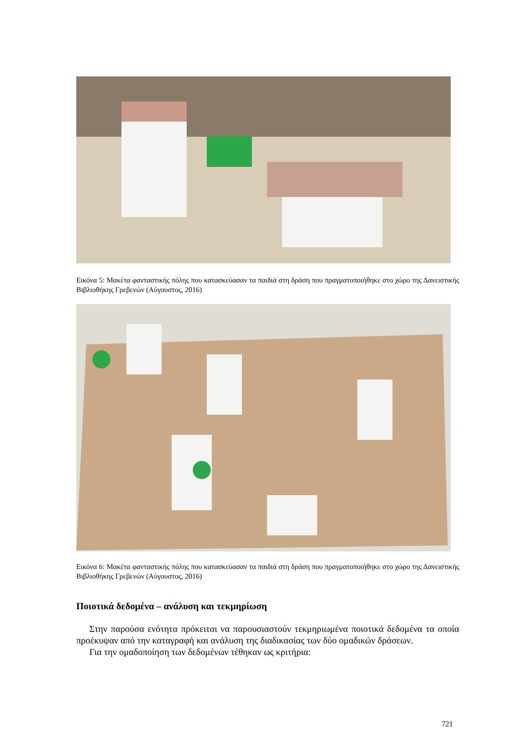Εικόνα 5: Μακέτα φανταστικής πόλης που κατασκεύασαν τα παιδιά στη δράση που πραγματοποιήθηκε στο χώρο της Δανειστικής Βιβλιοθήκης Γρεβενών (Αύγουστος, 2016)
Εικόνα 6: Μακέτα φανταστικής πόλης που κατασκεύασαν τα παιδιά στη δράση που πραγματοποιήθηκε στο χώρο της Δανειστικής Βιβλιοθήκης Γρεβενών (Αύγουστος, 2016)
Ποιοτικά δεδομένα – ανάλυση και τεκμηρίωση
Στην παρούσα ενότητα πρόκειται να παρουσιαστούν τεκμηριωμένα ποιοτικά δεδομένα τα οποία προέκυψαν από την καταγραφή και ανάλυση της διαδικασίας των δύο ομαδικών δράσεων.
Για την ομαδοποίηση των δεδομένων τέθηκαν ως κριτήρια:
721